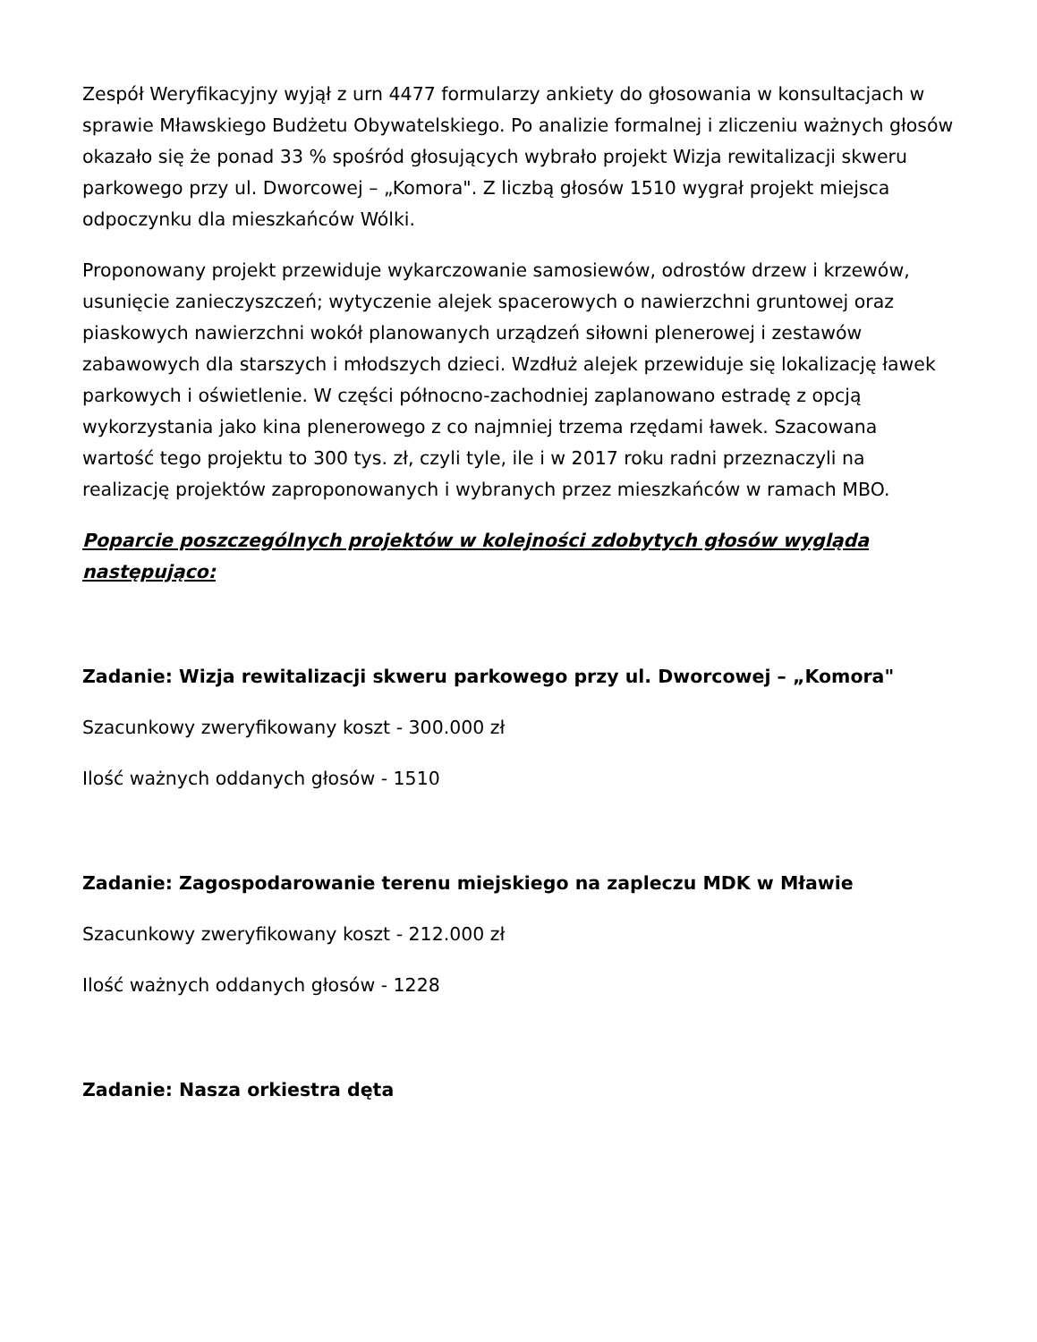Zespół Weryfikacyjny wyjął z urn 4477 formularzy ankiety do głosowania w konsultacjach w sprawie Mławskiego Budżetu Obywatelskiego. Po analizie formalnej i zliczeniu ważnych głosów okazało się że ponad 33 % spośród głosujących wybrało projekt Wizja rewitalizacji skweru parkowego przy ul. Dworcowej – „Komora". Z liczbą głosów 1510 wygrał projekt miejsca odpoczynku dla mieszkańców Wólki.
Proponowany projekt przewiduje wykarczowanie samosiewów, odrostów drzew i krzewów, usunięcie zanieczyszczeń; wytyczenie alejek spacerowych o nawierzchni gruntowej oraz piaskowych nawierzchni wokół planowanych urządzeń siłowni plenerowej i zestawów zabawowych dla starszych i młodszych dzieci. Wzdłuż alejek przewiduje się lokalizację ławek parkowych i oświetlenie. W części północno-zachodniej zaplanowano estradę z opcją wykorzystania jako kina plenerowego z co najmniej trzema rzędami ławek. Szacowana wartość tego projektu to 300 tys. zł, czyli tyle, ile i w 2017 roku radni przeznaczyli na realizację projektów zaproponowanych i wybranych przez mieszkańców w ramach MBO.
Poparcie poszczególnych projektów w kolejności zdobytych głosów wygląda następująco:
Zadanie: Wizja rewitalizacji skweru parkowego przy ul. Dworcowej – „Komora"
Szacunkowy zweryfikowany koszt - 300.000 zł
Ilość ważnych oddanych głosów - 1510
Zadanie: Zagospodarowanie terenu miejskiego na zapleczu MDK w Mławie
Szacunkowy zweryfikowany koszt - 212.000 zł
Ilość ważnych oddanych głosów - 1228
Zadanie: Nasza orkiestra dęta